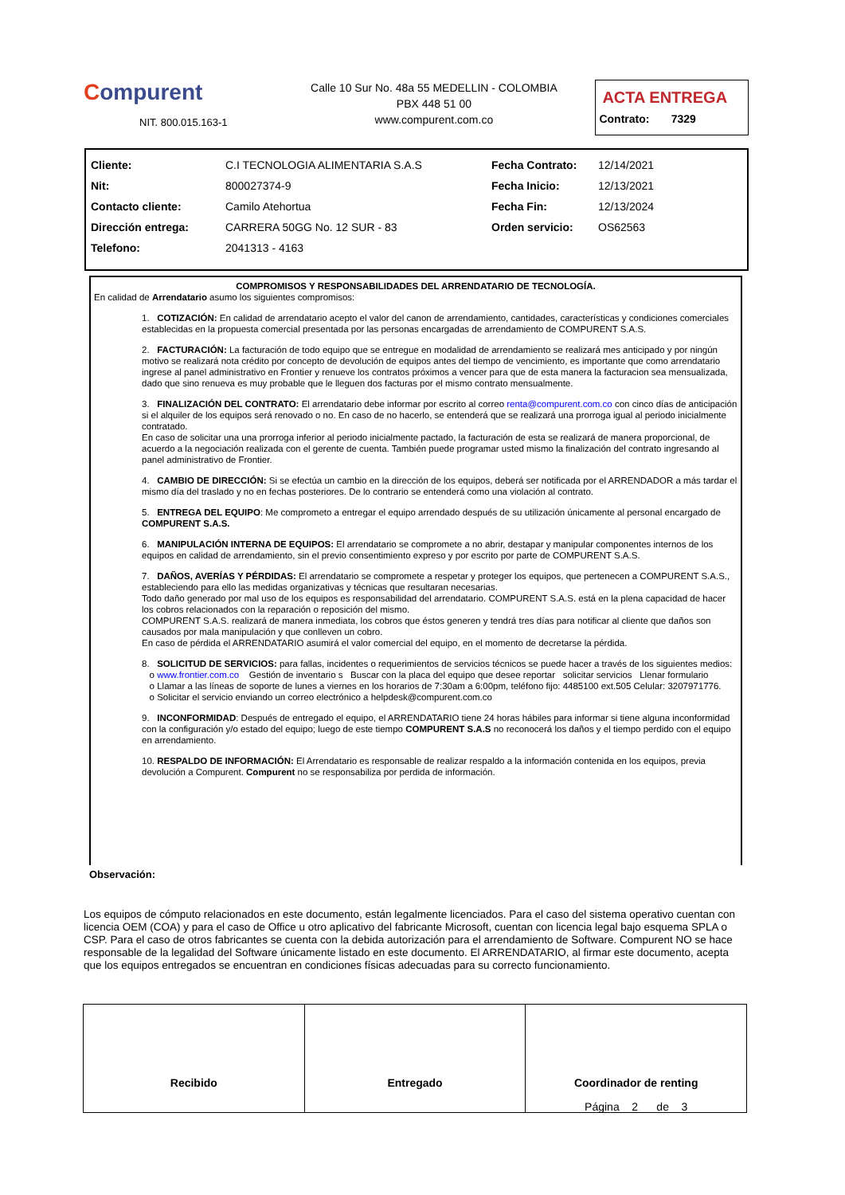Compurent
NIT. 800.015.163-1
Calle 10 Sur No. 48a 55 MEDELLIN - COLOMBIA
PBX 448 51 00
www.compurent.com.co
ACTA ENTREGA
Contrato: 7329
| Cliente: | C.I TECNOLOGIA ALIMENTARIA S.A.S | Fecha Contrato: | 12/14/2021 |
| Nit: | 800027374-9 | Fecha Inicio: | 12/13/2021 |
| Contacto cliente: | Camilo Atehortua | Fecha Fin: | 12/13/2024 |
| Dirección entrega: | CARRERA 50GG No. 12 SUR - 83 | Orden servicio: | OS62563 |
| Telefono: | 2041313 - 4163 | | |
COMPROMISOS Y RESPONSABILIDADES DEL ARRENDATARIO DE TECNOLOGÍA.
En calidad de Arrendatario asumo los siguientes compromisos:
1. COTIZACIÓN: En calidad de arrendatario acepto el valor del canon de arrendamiento, cantidades, características y condiciones comerciales establecidas en la propuesta comercial presentada por las personas encargadas de arrendamiento de COMPURENT S.A.S.
2. FACTURACIÓN: La facturación de todo equipo que se entregue en modalidad de arrendamiento se realizará mes anticipado y por ningún motivo se realizará nota crédito por concepto de devolución de equipos antes del tiempo de vencimiento, es importante que como arrendatario ingrese al panel administrativo en Frontier y renueve los contratos próximos a vencer para que de esta manera la facturacion sea mensualizada, dado que sino renueva es muy probable que le lleguen dos facturas por el mismo contrato mensualmente.
3. FINALIZACIÓN DEL CONTRATO: El arrendatario debe informar por escrito al correo renta@compurent.com.co con cinco días de anticipación si el alquiler de los equipos será renovado o no. En caso de no hacerlo, se entenderá que se realizará una prorroga igual al periodo inicialmente contratado.
En caso de solicitar una una prorroga inferior al periodo inicialmente pactado, la facturación de esta se realizará de manera proporcional, de acuerdo a la negociación realizada con el gerente de cuenta. También puede programar usted mismo la finalización del contrato ingresando al panel administrativo de Frontier.
4. CAMBIO DE DIRECCIÓN: Si se efectúa un cambio en la dirección de los equipos, deberá ser notificada por el ARRENDADOR a más tardar el mismo día del traslado y no en fechas posteriores. De lo contrario se entenderá como una violación al contrato.
5. ENTREGA DEL EQUIPO: Me comprometo a entregar el equipo arrendado después de su utilización únicamente al personal encargado de COMPURENT S.A.S.
6. MANIPULACIÓN INTERNA DE EQUIPOS: El arrendatario se compromete a no abrir, destapar y manipular componentes internos de los equipos en calidad de arrendamiento, sin el previo consentimiento expreso y por escrito por parte de COMPURENT S.A.S.
7. DAÑOS, AVERÍAS Y PÉRDIDAS: El arrendatario se compromete a respetar y proteger los equipos, que pertenecen a COMPURENT S.A.S., estableciendo para ello las medidas organizativas y técnicas que resultaran necesarias.
Todo daño generado por mal uso de los equipos es responsabilidad del arrendatario. COMPURENT S.A.S. está en la plena capacidad de hacer los cobros relacionados con la reparación o reposición del mismo.
COMPURENT S.A.S. realizará de manera inmediata, los cobros que éstos generen y tendrá tres días para notificar al cliente que daños son causados por mala manipulación y que conlleven un cobro.
En caso de pérdida el ARRENDATARIO asumirá el valor comercial del equipo, en el momento de decretarse la pérdida.
8. SOLICITUD DE SERVICIOS: para fallas, incidentes o requerimientos de servicios técnicos se puede hacer a través de los siguientes medios:
o www.frontier.com.co Gestión de inventario s Buscar con la placa del equipo que desee reportar solicitar servicios Llenar formulario
o Llamar a las líneas de soporte de lunes a viernes en los horarios de 7:30am a 6:00pm, teléfono fijo: 4485100 ext.505 Celular: 3207971776.
o Solicitar el servicio enviando un correo electrónico a helpdesk@compurent.com.co
9. INCONFORMIDAD: Después de entregado el equipo, el ARRENDATARIO tiene 24 horas hábiles para informar si tiene alguna inconformidad con la configuración y/o estado del equipo; luego de este tiempo COMPURENT S.A.S no reconocerá los daños y el tiempo perdido con el equipo en arrendamiento.
10. RESPALDO DE INFORMACIÓN: El Arrendatario es responsable de realizar respaldo a la información contenida en los equipos, previa devolución a Compurent. Compurent no se responsabiliza por perdida de información.
Observación:
Los equipos de cómputo relacionados en este documento, están legalmente licenciados. Para el caso del sistema operativo cuentan con licencia OEM (COA) y para el caso de Office u otro aplicativo del fabricante Microsoft, cuentan con licencia legal bajo esquema SPLA o CSP. Para el caso de otros fabricantes se cuenta con la debida autorización para el arrendamiento de Software. Compurent NO se hace responsable de la legalidad del Software únicamente listado en este documento. El ARRENDATARIO, al firmar este documento, acepta que los equipos entregados se encuentran en condiciones físicas adecuadas para su correcto funcionamiento.
Recibido Entregado Coordinador de renting
Página 2 de 3